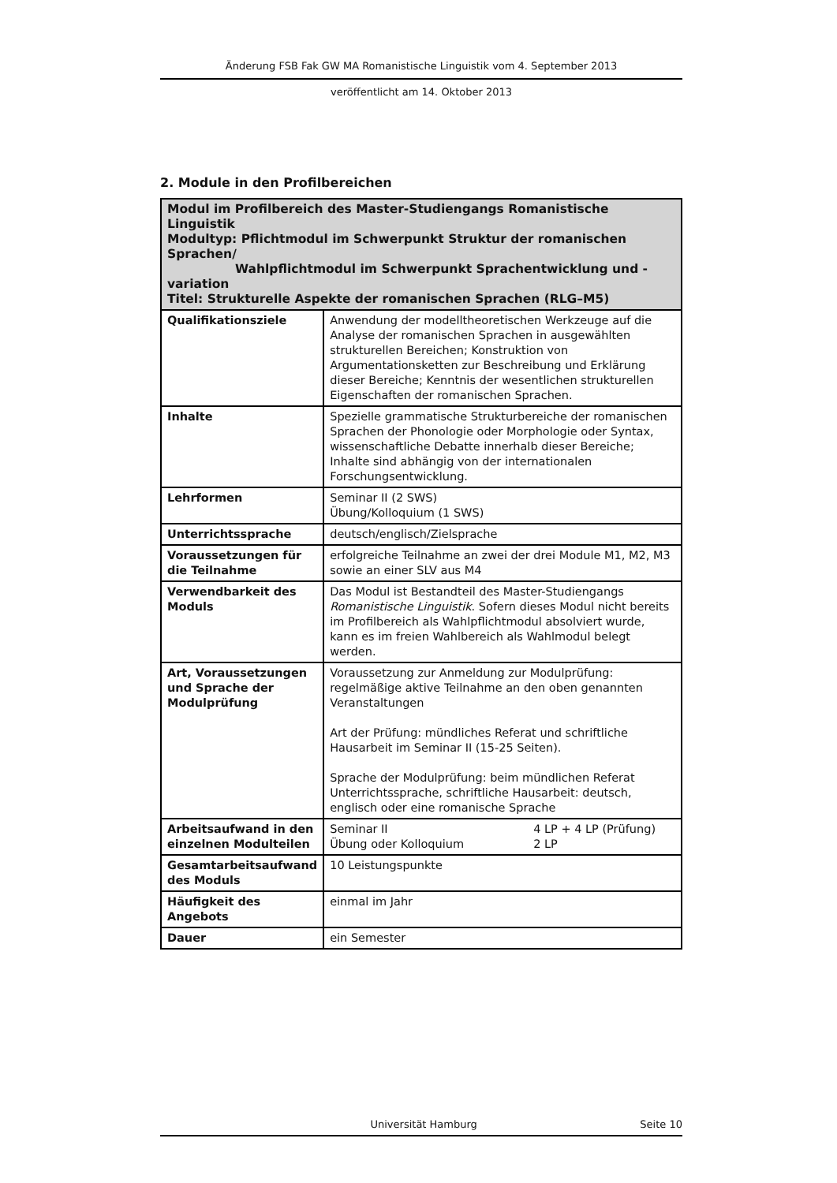Änderung FSB Fak GW MA Romanistische Linguistik vom 4. September 2013
veröffentlicht am 14. Oktober 2013
2. Module in den Profilbereichen
| Modul im Profilbereich des Master-Studiengangs Romanistische Linguistik Modultyp: Pflichtmodul im Schwerpunkt Struktur der romanischen Sprachen/ Wahlpflichtmodul im Schwerpunkt Sprachentwicklung und -variation Titel: Strukturelle Aspekte der romanischen Sprachen (RLG–M5) | |
| --- | --- |
| Qualifikationsziele | Anwendung der modelltheoretischen Werkzeuge auf die Analyse der romanischen Sprachen in ausgewählten strukturellen Bereichen; Konstruktion von Argumentationsketten zur Beschreibung und Erklärung dieser Bereiche; Kenntnis der wesentlichen strukturellen Eigenschaften der romanischen Sprachen. |
| Inhalte | Spezielle grammatische Strukturbereiche der romanischen Sprachen der Phonologie oder Morphologie oder Syntax, wissenschaftliche Debatte innerhalb dieser Bereiche; Inhalte sind abhängig von der internationalen Forschungsentwicklung. |
| Lehrformen | Seminar II (2 SWS) Übung/Kolloquium (1 SWS) |
| Unterrichtssprache | deutsch/englisch/Zielsprache |
| Voraussetzungen für die Teilnahme | erfolgreiche Teilnahme an zwei der drei Module M1, M2, M3 sowie an einer SLV aus M4 |
| Verwendbarkeit des Moduls | Das Modul ist Bestandteil des Master-Studiengangs Romanistische Linguistik . Sofern dieses Modul nicht bereits im Profilbereich als Wahlpflichtmodul absolviert wurde, kann es im freien Wahlbereich als Wahlmodul belegt werden. |
| Art, Voraussetzungen und Sprache der Modulprüfung | Voraussetzung zur Anmeldung zur Modulprüfung: regelmäßige aktive Teilnahme an den oben genannten Veranstaltungen Art der Prüfung: mündliches Referat und schriftliche Hausarbeit im Seminar II (15-25 Seiten). Sprache der Modulprüfung: beim mündlichen Referat Unterrichtssprache, schriftliche Hausarbeit: deutsch, englisch oder eine romanische Sprache |
| Arbeitsaufwand in den einzelnen Modulteilen | Seminar II 4 LP + 4 LP (Prüfung) Übung oder Kolloquium 2 LP |
| Gesamtarbeitsaufwand des Moduls | 10 Leistungspunkte |
| Häufigkeit des Angebots | einmal im Jahr |
| Dauer | ein Semester |
Universität Hamburg Seite 10